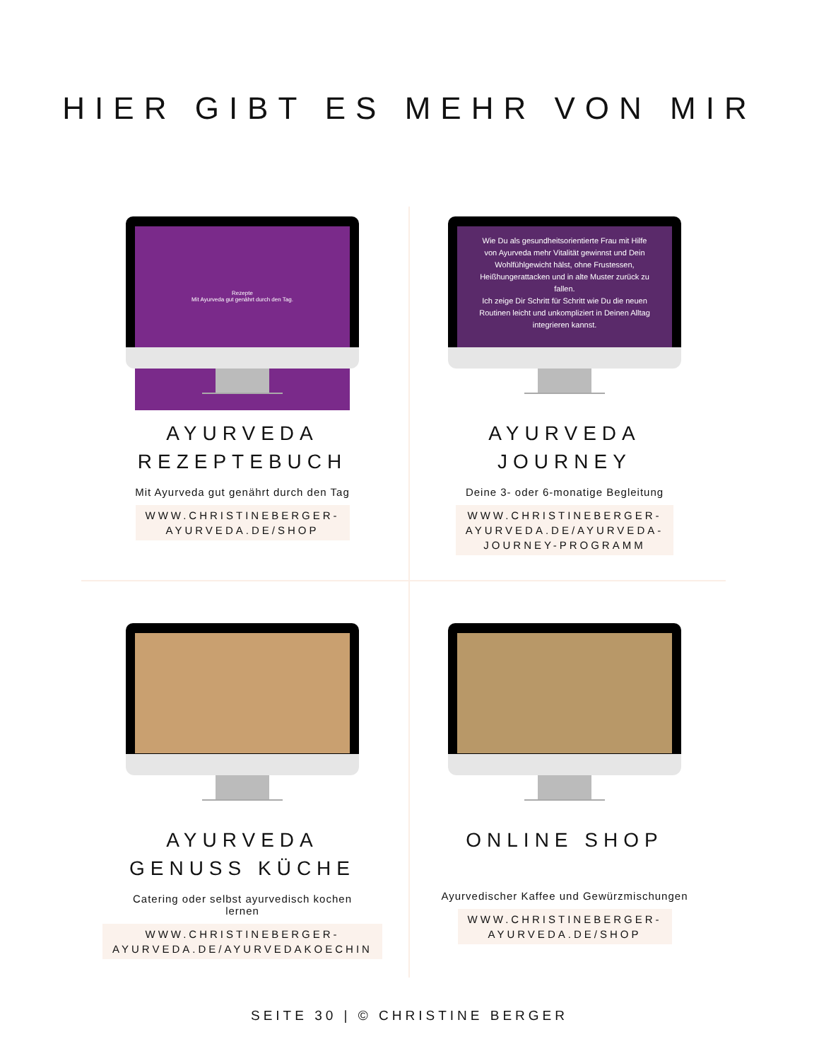HIER GIBT ES MEHR VON MIR
Rezepte
Mit Ayurveda gut genährt durch den Tag.
AYURVEDA
REZEPTEBUCH
Mit Ayurveda gut genährt durch den Tag
WWW.CHRISTINEBERGER-
AYURVEDA.DE/SHOP
Wie Du als gesundheitsorientierte Frau mit Hilfe von Ayurveda mehr Vitalität gewinnst und Dein Wohlfühlgewicht hälst, ohne Frustessen, Heißhungerattacken und in alte Muster zurück zu fallen.
Ich zeige Dir Schritt für Schritt wie Du die neuen Routinen leicht und unkompliziert in Deinen Alltag integrieren kannst.
AYURVEDA
JOURNEY
Deine 3- oder 6-monatige Begleitung
WWW.CHRISTINEBERGER-
AYURVEDA.DE/AYURVEDA-
JOURNEY-PROGRAMM
AYURVEDA
GENUSS KÜCHE
Catering oder selbst ayurvedisch kochen
lernen
WWW.CHRISTINEBERGER-
AYURVEDA.DE/AYURVEDAKOECHIN
ONLINE SHOP
Ayurvedischer Kaffee und Gewürzmischungen
WWW.CHRISTINEBERGER-
AYURVEDA.DE/SHOP
SEITE 30 | © CHRISTINE BERGER